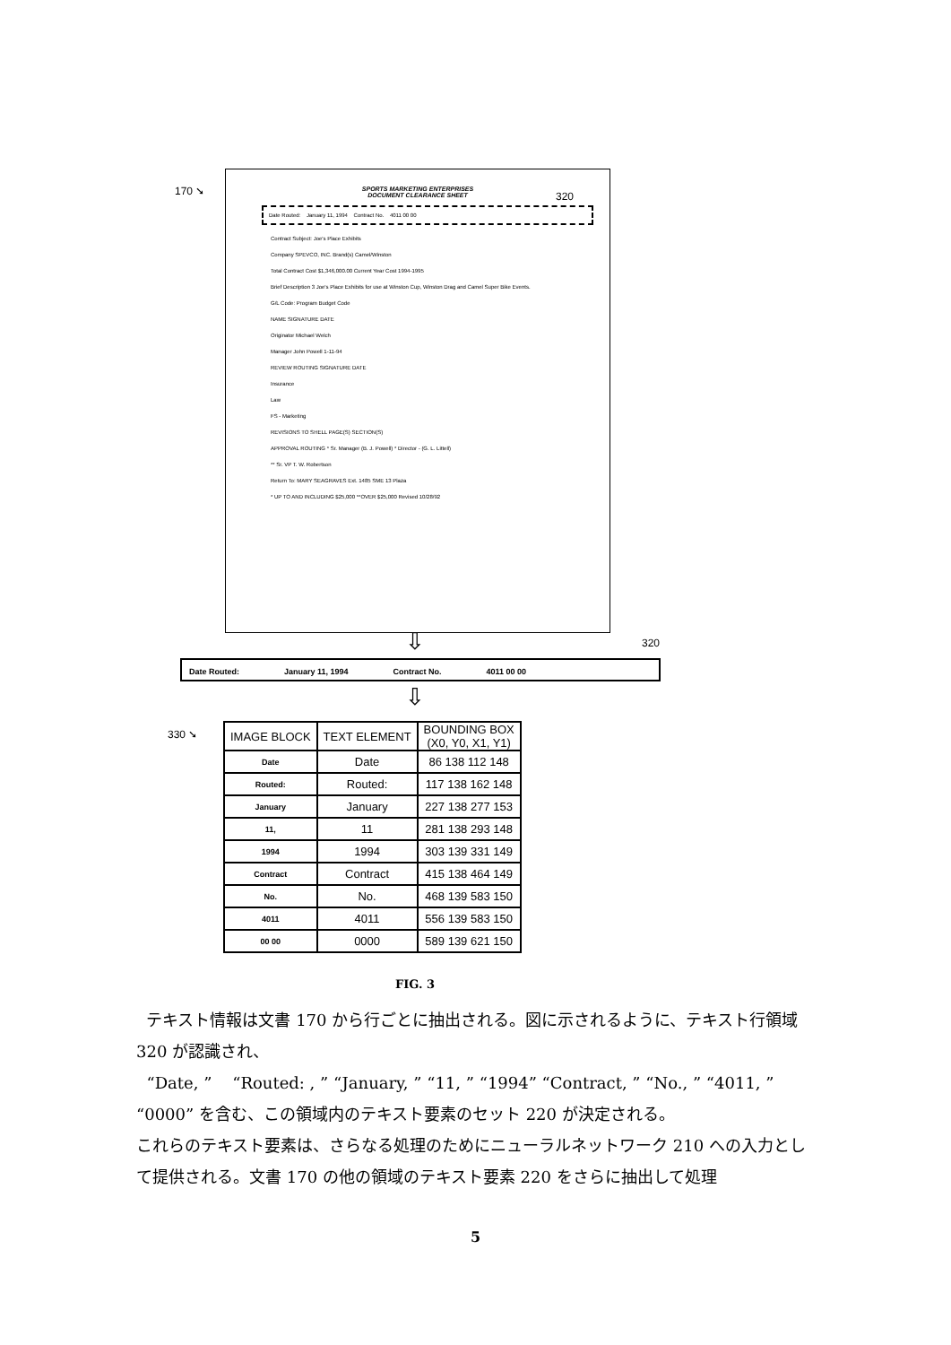170 ➘ 320
SPORTS MARKETING ENTERPRISES
DOCUMENT CLEARANCE SHEET
Date Routed: January 11, 1994 Contract No. 4011 00 00
Contract Subject: Joe's Place Exhibits
Company SPEVCO, INC. Brand(s) Camel/Winston
Total Contract Cost $1,346,000.00 Current Year Cost 1994-1995
Brief Description 3 Joe's Place Exhibits for use at Winston Cup, Winston Drag and Camel Super Bike Events.
G/L Code: Program Budget Code
NAME SIGNATURE DATE
Originator Michael Welch
Manager John Powell 1-11-94
REVIEW ROUTING SIGNATURE DATE
Insurance
Law
FS - Marketing
REVISIONS TO SHELL PAGE(S) SECTION(S)
APPROVAL ROUTING * Sr. Manager (B. J. Powell) * Director - (G. L. Littell)
** Sr. VP T. W. Robertson
Return To: MARY SEAGRAVES Ext. 1485 SME 13 Plaza
* UP TO AND INCLUDING $25,000 **OVER $25,000 Revised 10/28/92
⇩ 320
Date Routed: January 11, 1994 Contract No. 4011 00 00
⇩
330 ➘
| IMAGE BLOCK | TEXT ELEMENT | BOUNDING BOX (X0, Y0, X1, Y1) |
| --- | --- | --- |
| Date | Date | 86 138 112 148 |
| Routed: | Routed: | 117 138 162 148 |
| January | January | 227 138 277 153 |
| 11, | 11 | 281 138 293 148 |
| 1994 | 1994 | 303 139 331 149 |
| Contract | Contract | 415 138 464 149 |
| No. | No. | 468 139 583 150 |
| 4011 | 4011 | 556 139 583 150 |
| 00 00 | 0000 | 589 139 621 150 |
FIG. 3
テキスト情報は文書 170 から行ごとに抽出される。図に示されるように、テキスト行領域 320 が認識され、
“Date, ” “Routed: , ” “January, ” “11, ” “1994” “Contract, ” “No., ” “4011, ” “0000” を含む、この領域内のテキスト要素のセット 220 が決定される。
これらのテキスト要素は、さらなる処理のためにニューラルネットワーク 210 への入力として提供される。文書 170 の他の領域のテキスト要素 220 をさらに抽出して処理
5